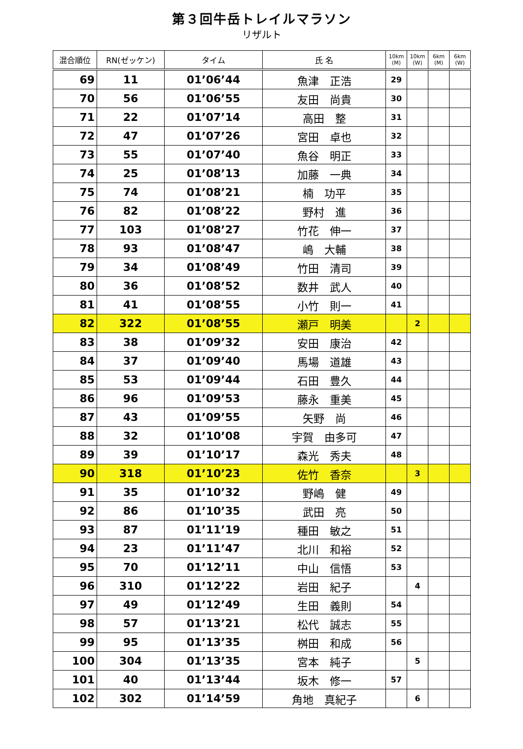第３回牛岳トレイルマラソン
リザルト
| 混合順位 | RN(ゼッケン) | タイム | 氏 名 | 10km (M) | 10km (W) | 6km (M) | 6km (W) |
| --- | --- | --- | --- | --- | --- | --- | --- |
| 69 | 11 | 01’06’44 | 魚津 正浩 | 29 | | | |
| 70 | 56 | 01’06’55 | 友田 尚貴 | 30 | | | |
| 71 | 22 | 01’07’14 | 高田 整 | 31 | | | |
| 72 | 47 | 01’07’26 | 宮田 卓也 | 32 | | | |
| 73 | 55 | 01’07’40 | 魚谷 明正 | 33 | | | |
| 74 | 25 | 01’08’13 | 加藤 一典 | 34 | | | |
| 75 | 74 | 01’08’21 | 楠 功平 | 35 | | | |
| 76 | 82 | 01’08’22 | 野村 進 | 36 | | | |
| 77 | 103 | 01’08’27 | 竹花 伸一 | 37 | | | |
| 78 | 93 | 01’08’47 | 嶋 大輔 | 38 | | | |
| 79 | 34 | 01’08’49 | 竹田 清司 | 39 | | | |
| 80 | 36 | 01’08’52 | 数井 武人 | 40 | | | |
| 81 | 41 | 01’08’55 | 小竹 則一 | 41 | | | |
| 82 | 322 | 01’08’55 | 瀬戸 明美 | | 2 | | |
| 83 | 38 | 01’09’32 | 安田 康治 | 42 | | | |
| 84 | 37 | 01’09’40 | 馬場 道雄 | 43 | | | |
| 85 | 53 | 01’09’44 | 石田 豊久 | 44 | | | |
| 86 | 96 | 01’09’53 | 藤永 重美 | 45 | | | |
| 87 | 43 | 01’09’55 | 矢野 尚 | 46 | | | |
| 88 | 32 | 01’10’08 | 宇賀 由多可 | 47 | | | |
| 89 | 39 | 01’10’17 | 森光 秀夫 | 48 | | | |
| 90 | 318 | 01’10’23 | 佐竹 香奈 | | 3 | | |
| 91 | 35 | 01’10’32 | 野嶋 健 | 49 | | | |
| 92 | 86 | 01’10’35 | 武田 亮 | 50 | | | |
| 93 | 87 | 01’11’19 | 種田 敏之 | 51 | | | |
| 94 | 23 | 01’11’47 | 北川 和裕 | 52 | | | |
| 95 | 70 | 01’12’11 | 中山 信悟 | 53 | | | |
| 96 | 310 | 01’12’22 | 岩田 紀子 | | 4 | | |
| 97 | 49 | 01’12’49 | 生田 義則 | 54 | | | |
| 98 | 57 | 01’13’21 | 松代 誠志 | 55 | | | |
| 99 | 95 | 01’13’35 | 桝田 和成 | 56 | | | |
| 100 | 304 | 01’13’35 | 宮本 純子 | | 5 | | |
| 101 | 40 | 01’13’44 | 坂木 修一 | 57 | | | |
| 102 | 302 | 01’14’59 | 角地 真紀子 | | 6 | | |